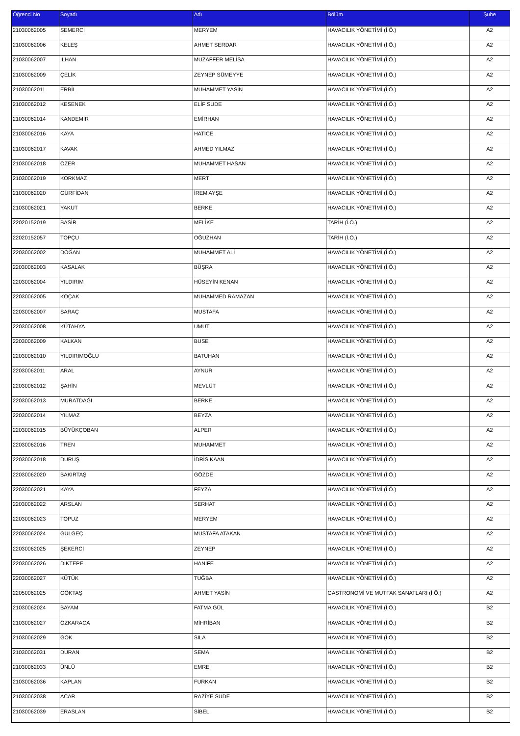| Öğrenci No | Soyadı | Adı | Bölüm | Şube |
| --- | --- | --- | --- | --- |
| 21030062005 | SEMERCİ | MERYEM | HAVACILIK YÖNETİMİ (İ.Ö.) | A2 |
| 21030062006 | KELEŞ | AHMET SERDAR | HAVACILIK YÖNETİMİ (İ.Ö.) | A2 |
| 21030062007 | İLHAN | MUZAFFER MELİSA | HAVACILIK YÖNETİMİ (İ.Ö.) | A2 |
| 21030062009 | ÇELİK | ZEYNEP SÜMEYYE | HAVACILIK YÖNETİMİ (İ.Ö.) | A2 |
| 21030062011 | ERBİL | MUHAMMET YASİN | HAVACILIK YÖNETİMİ (İ.Ö.) | A2 |
| 21030062012 | KESENEK | ELİF SUDE | HAVACILIK YÖNETİMİ (İ.Ö.) | A2 |
| 21030062014 | KANDEMİR | EMİRHAN | HAVACILIK YÖNETİMİ (İ.Ö.) | A2 |
| 21030062016 | KAYA | HATİCE | HAVACILIK YÖNETİMİ (İ.Ö.) | A2 |
| 21030062017 | KAVAK | AHMED YILMAZ | HAVACILIK YÖNETİMİ (İ.Ö.) | A2 |
| 21030062018 | ÖZER | MUHAMMET HASAN | HAVACILIK YÖNETİMİ (İ.Ö.) | A2 |
| 21030062019 | KORKMAZ | MERT | HAVACILIK YÖNETİMİ (İ.Ö.) | A2 |
| 21030062020 | GÜRFİDAN | İREM AYŞE | HAVACILIK YÖNETİMİ (İ.Ö.) | A2 |
| 21030062021 | YAKUT | BERKE | HAVACILIK YÖNETİMİ (İ.Ö.) | A2 |
| 22020152019 | BASİR | MELİKE | TARİH (İ.Ö.) | A2 |
| 22020152057 | TOPÇU | OĞUZHAN | TARİH (İ.Ö.) | A2 |
| 22030062002 | DOĞAN | MUHAMMET ALİ | HAVACILIK YÖNETİMİ (İ.Ö.) | A2 |
| 22030062003 | KASALAK | BÜŞRA | HAVACILIK YÖNETİMİ (İ.Ö.) | A2 |
| 22030062004 | YILDIRIM | HÜSEYİN KENAN | HAVACILIK YÖNETİMİ (İ.Ö.) | A2 |
| 22030062005 | KOÇAK | MUHAMMED RAMAZAN | HAVACILIK YÖNETİMİ (İ.Ö.) | A2 |
| 22030062007 | SARAÇ | MUSTAFA | HAVACILIK YÖNETİMİ (İ.Ö.) | A2 |
| 22030062008 | KÜTAHYA | UMUT | HAVACILIK YÖNETİMİ (İ.Ö.) | A2 |
| 22030062009 | KALKAN | BUSE | HAVACILIK YÖNETİMİ (İ.Ö.) | A2 |
| 22030062010 | YILDIRIMOĞLU | BATUHAN | HAVACILIK YÖNETİMİ (İ.Ö.) | A2 |
| 22030062011 | ARAL | AYNUR | HAVACILIK YÖNETİMİ (İ.Ö.) | A2 |
| 22030062012 | ŞAHİN | MEVLÜT | HAVACILIK YÖNETİMİ (İ.Ö.) | A2 |
| 22030062013 | MURATDAĞI | BERKE | HAVACILIK YÖNETİMİ (İ.Ö.) | A2 |
| 22030062014 | YILMAZ | BEYZA | HAVACILIK YÖNETİMİ (İ.Ö.) | A2 |
| 22030062015 | BÜYÜKÇOBAN | ALPER | HAVACILIK YÖNETİMİ (İ.Ö.) | A2 |
| 22030062016 | TREN | MUHAMMET | HAVACILIK YÖNETİMİ (İ.Ö.) | A2 |
| 22030062018 | DURUŞ | İDRİS KAAN | HAVACILIK YÖNETİMİ (İ.Ö.) | A2 |
| 22030062020 | BAKIRTAŞ | GÖZDE | HAVACILIK YÖNETİMİ (İ.Ö.) | A2 |
| 22030062021 | KAYA | FEYZA | HAVACILIK YÖNETİMİ (İ.Ö.) | A2 |
| 22030062022 | ARSLAN | SERHAT | HAVACILIK YÖNETİMİ (İ.Ö.) | A2 |
| 22030062023 | TOPUZ | MERYEM | HAVACILIK YÖNETİMİ (İ.Ö.) | A2 |
| 22030062024 | GÜLGEÇ | MUSTAFA ATAKAN | HAVACILIK YÖNETİMİ (İ.Ö.) | A2 |
| 22030062025 | ŞEKERCİ | ZEYNEP | HAVACILIK YÖNETİMİ (İ.Ö.) | A2 |
| 22030062026 | DİKTEPE | HANİFE | HAVACILIK YÖNETİMİ (İ.Ö.) | A2 |
| 22030062027 | KÜTÜK | TUĞBA | HAVACILIK YÖNETİMİ (İ.Ö.) | A2 |
| 22050062025 | GÖKTAŞ | AHMET YASİN | GASTRONOMİ VE MUTFAK SANATLARI (İ.Ö.) | A2 |
| 21030062024 | BAYAM | FATMA GÜL | HAVACILIK YÖNETİMİ (İ.Ö.) | B2 |
| 21030062027 | ÖZKARACA | MİHRİBAN | HAVACILIK YÖNETİMİ (İ.Ö.) | B2 |
| 21030062029 | GÖK | SILA | HAVACILIK YÖNETİMİ (İ.Ö.) | B2 |
| 21030062031 | DURAN | SEMA | HAVACILIK YÖNETİMİ (İ.Ö.) | B2 |
| 21030062033 | ÜNLÜ | EMRE | HAVACILIK YÖNETİMİ (İ.Ö.) | B2 |
| 21030062036 | KAPLAN | FURKAN | HAVACILIK YÖNETİMİ (İ.Ö.) | B2 |
| 21030062038 | ACAR | RAZİYE SUDE | HAVACILIK YÖNETİMİ (İ.Ö.) | B2 |
| 21030062039 | ERASLAN | SİBEL | HAVACILIK YÖNETİMİ (İ.Ö.) | B2 |